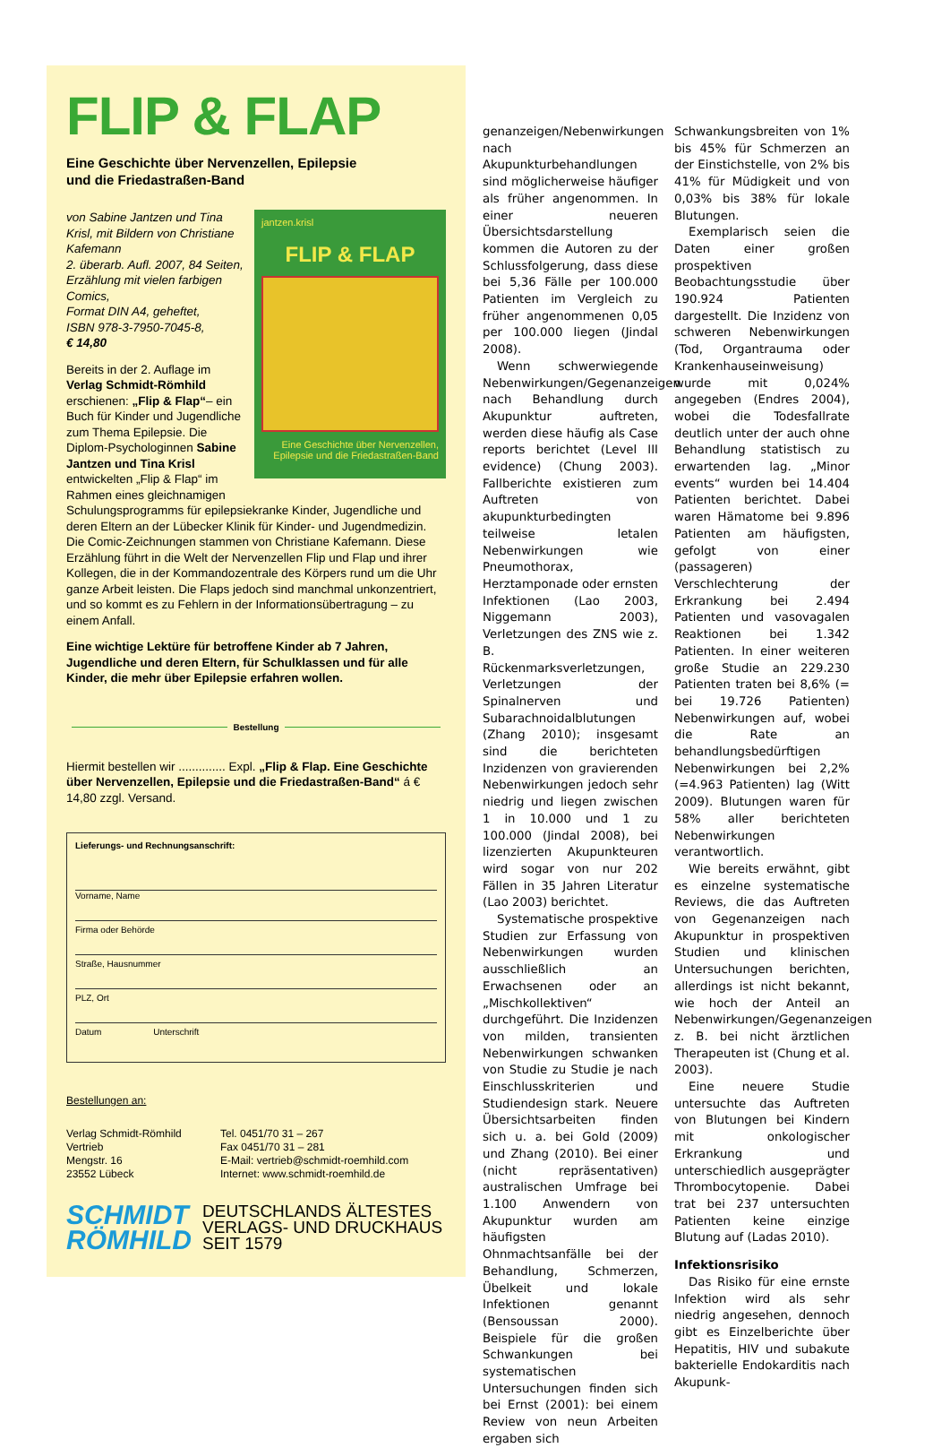FLIP & FLAP
Eine Geschichte über Nervenzellen, Epilepsie
und die Friedastraßen-Band
jantzen.krisl
FLIP & FLAP
Eine Geschichte über Nervenzellen, Epilepsie und die Friedastraßen-Band
von Sabine Jantzen und Tina Krisl, mit Bildern von Christiane Kafemann
2. überarb. Aufl. 2007, 84 Seiten, Erzählung mit vielen farbigen Comics,
Format DIN A4, geheftet,
ISBN 978-3-7950-7045-8,
€ 14,80
Bereits in der 2. Auflage im Verlag Schmidt-Römhild erschienen: „Flip & Flap“– ein Buch für Kinder und Jugendliche zum Thema Epilepsie. Die Diplom-Psychologinnen Sabine Jantzen und Tina Krisl entwickelten „Flip & Flap“ im Rahmen eines gleichnamigen Schulungsprogramms für epilepsiekranke Kinder, Jugendliche und deren Eltern an der Lübecker Klinik für Kinder- und Jugendmedizin. Die Comic-Zeichnungen stammen von Christiane Kafemann. Diese Erzählung führt in die Welt der Nervenzellen Flip und Flap und ihrer Kollegen, die in der Kommandozentrale des Körpers rund um die Uhr ganze Arbeit leisten. Die Flaps jedoch sind manchmal unkonzentriert, und so kommt es zu Fehlern in der Informationsübertragung – zu einem Anfall.
Eine wichtige Lektüre für betroffene Kinder ab 7 Jahren, Jugendliche und deren Eltern, für Schulklassen und für alle Kinder, die mehr über Epilepsie erfahren wollen.
Bestellung
Hiermit bestellen wir .............. Expl. „Flip & Flap. Eine Geschichte über Nervenzellen, Epilepsie und die Friedastraßen-Band“ á € 14,80 zzgl. Versand.
Lieferungs- und Rechnungsanschrift:
Vorname, Name
Firma oder Behörde
Straße, Hausnummer
PLZ, Ort
Datum Unterschrift
Bestellungen an:
Verlag Schmidt-Römhild
Vertrieb
Mengstr. 16
23552 Lübeck
Tel. 0451/70 31 – 267
Fax 0451/70 31 – 281
E-Mail: vertrieb@schmidt-roemhild.com
Internet: www.schmidt-roemhild.de
SCHMIDT
RÖMHILD
DEUTSCHLANDS ÄLTESTES
VERLAGS- UND DRUCKHAUS
SEIT 1579
genanzeigen/Nebenwirkungen nach Akupunkturbehandlungen sind möglicherweise häufiger als früher angenommen. In einer neueren Übersichtsdarstellung kommen die Autoren zu der Schlussfolgerung, dass diese bei 5,36 Fälle per 100.000 Patienten im Vergleich zu früher angenommenen 0,05 per 100.000 liegen (Jindal 2008).
Wenn schwerwiegende Nebenwirkungen/Gegenanzeigen nach Behandlung durch Akupunktur auftreten, werden diese häufig als Case reports berichtet (Level III evidence) (Chung 2003). Fallberichte existieren zum Auftreten von akupunkturbedingten teilweise letalen Nebenwirkungen wie Pneumothorax, Herztamponade oder ernsten Infektionen (Lao 2003, Niggemann 2003), Verletzungen des ZNS wie z. B. Rückenmarksverletzungen, Verletzungen der Spinalnerven und Subarachnoidalblutungen (Zhang 2010); insgesamt sind die berichteten Inzidenzen von gravierenden Nebenwirkungen jedoch sehr niedrig und liegen zwischen 1 in 10.000 und 1 zu 100.000 (Jindal 2008), bei lizenzierten Akupunkteuren wird sogar von nur 202 Fällen in 35 Jahren Literatur (Lao 2003) berichtet.
Systematische prospektive Studien zur Erfassung von Nebenwirkungen wurden ausschließlich an Erwachsenen oder an „Mischkollektiven“ durchgeführt. Die Inzidenzen von milden, transienten Nebenwirkungen schwanken von Studie zu Studie je nach Einschlusskriterien und Studiendesign stark. Neuere Übersichtsarbeiten finden sich u. a. bei Gold (2009) und Zhang (2010). Bei einer (nicht repräsentativen) australischen Umfrage bei 1.100 Anwendern von Akupunktur wurden am häufigsten Ohnmachtsanfälle bei der Behandlung, Schmerzen, Übelkeit und lokale Infektionen genannt (Bensoussan 2000). Beispiele für die großen Schwankungen bei systematischen Untersuchungen finden sich bei Ernst (2001): bei einem Review von neun Arbeiten ergaben sich
Schwankungsbreiten von 1% bis 45% für Schmerzen an der Einstichstelle, von 2% bis 41% für Müdigkeit und von 0,03% bis 38% für lokale Blutungen.
Exemplarisch seien die Daten einer großen prospektiven Beobachtungsstudie über 190.924 Patienten dargestellt. Die Inzidenz von schweren Nebenwirkungen (Tod, Organtrauma oder Krankenhauseinweisung) wurde mit 0,024% angegeben (Endres 2004), wobei die Todesfallrate deutlich unter der auch ohne Behandlung statistisch zu erwartenden lag. „Minor events“ wurden bei 14.404 Patienten berichtet. Dabei waren Hämatome bei 9.896 Patienten am häufigsten, gefolgt von einer (passageren) Verschlechterung der Erkrankung bei 2.494 Patienten und vasovagalen Reaktionen bei 1.342 Patienten. In einer weiteren große Studie an 229.230 Patienten traten bei 8,6% (= bei 19.726 Patienten) Nebenwirkungen auf, wobei die Rate an behandlungsbedürftigen Nebenwirkungen bei 2,2% (=4.963 Patienten) lag (Witt 2009). Blutungen waren für 58% aller berichteten Nebenwirkungen verantwortlich.
Wie bereits erwähnt, gibt es einzelne systematische Reviews, die das Auftreten von Gegenanzeigen nach Akupunktur in prospektiven Studien und klinischen Untersuchungen berichten, allerdings ist nicht bekannt, wie hoch der Anteil an Nebenwirkungen/Gegenanzeigen z. B. bei nicht ärztlichen Therapeuten ist (Chung et al. 2003).
Eine neuere Studie untersuchte das Auftreten von Blutungen bei Kindern mit onkologischer Erkrankung und unterschiedlich ausgeprägter Thrombocytopenie. Dabei trat bei 237 untersuchten Patienten keine einzige Blutung auf (Ladas 2010).
Infektionsrisiko
Das Risiko für eine ernste Infektion wird als sehr niedrig angesehen, dennoch gibt es Einzelberichte über Hepatitis, HIV und subakute bakterielle Endokarditis nach Akupunk-